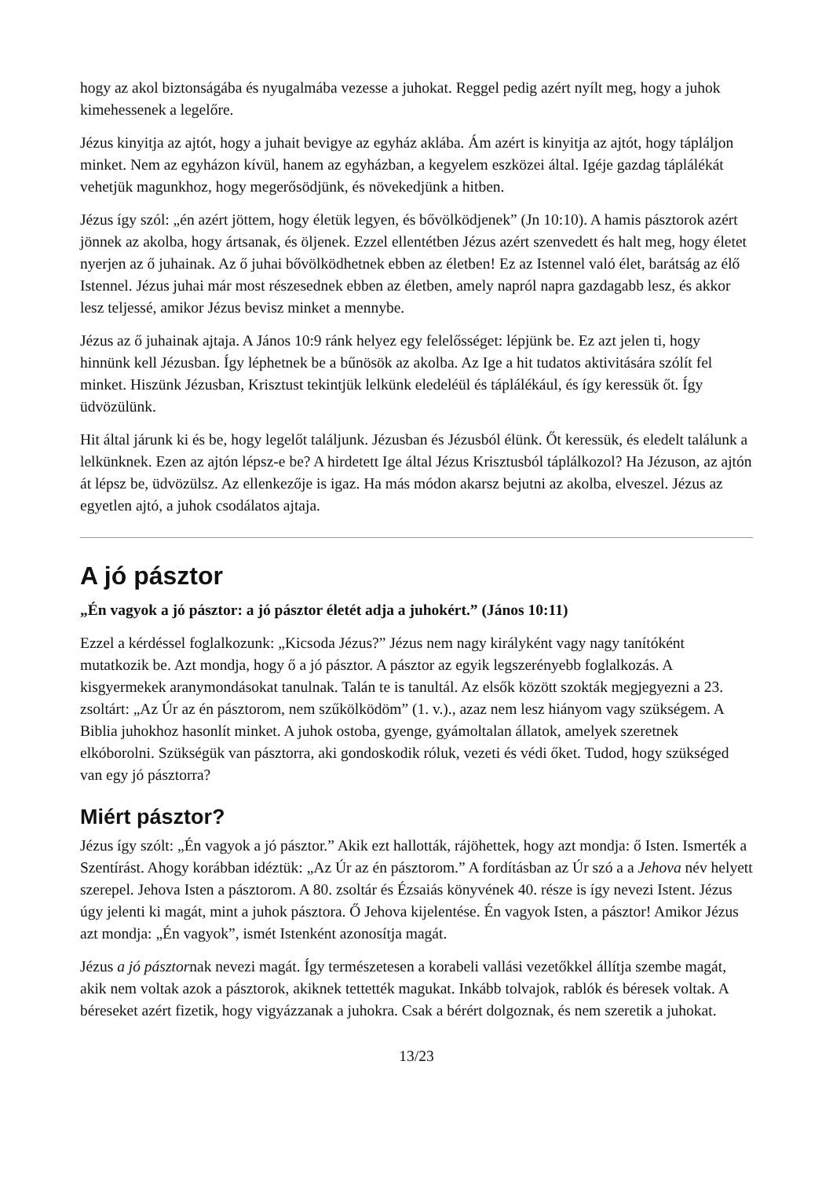hogy az akol biztonságába és nyugalmába vezesse a juhokat. Reggel pedig azért nyílt meg, hogy a juhok kimehessenek a legelőre.
Jézus kinyitja az ajtót, hogy a juhait bevigye az egyház aklába. Ám azért is kinyitja az ajtót, hogy tápláljon minket. Nem az egyházon kívül, hanem az egyházban, a kegyelem eszközei által. Igéje gazdag táplálékát vehetjük magunkhoz, hogy megerősödjünk, és növekedjünk a hitben.
Jézus így szól: „én azért jöttem, hogy életük legyen, és bővölködjenek” (Jn 10:10). A hamis pásztorok azért jönnek az akolba, hogy ártsanak, és öljenek. Ezzel ellentétben Jézus azért szenvedett és halt meg, hogy életet nyerjen az ő juhainak. Az ő juhai bővölködhetnek ebben az életben! Ez az Istennel való élet, barátság az élő Istennel. Jézus juhai már most részesednek ebben az életben, amely napról napra gazdagabb lesz, és akkor lesz teljessé, amikor Jézus bevisz minket a mennybe.
Jézus az ő juhainak ajtaja. A János 10:9 ránk helyez egy felelősséget: lépjünk be. Ez azt jelen ti, hogy hinnünk kell Jézusban. Így léphetnek be a bűnösök az akolba. Az Ige a hit tudatos aktivitására szólít fel minket. Hiszünk Jézusban, Krisztust tekintjük lelkünk eledeléül és táplálékául, és így keressük őt. Így üdvözülünk.
Hit által járunk ki és be, hogy legelőt találjunk. Jézusban és Jézusból élünk. Őt keressük, és eledelt találunk a lelkünknek. Ezen az ajtón lépsz-e be? A hirdetett Ige által Jézus Krisztusból táplálkozol? Ha Jézuson, az ajtón át lépsz be, üdvözülsz. Az ellenkezője is igaz. Ha más módon akarsz bejutni az akolba, elveszel. Jézus az egyetlen ajtó, a juhok csodálatos ajtaja.
A jó pásztor
„Én vagyok a jó pásztor: a jó pásztor életét adja a juhokért.” (János 10:11)
Ezzel a kérdéssel foglalkozunk: „Kicsoda Jézus?” Jézus nem nagy királyként vagy nagy tanítóként mutatkozik be. Azt mondja, hogy ő a jó pásztor. A pásztor az egyik legszerényebb foglalkozás. A kisgyermekek aranymondásokat tanulnak. Talán te is tanultál. Az elsők között szokták megjegyezni a 23. zsoltárt: „Az Úr az én pásztorom, nem szűkölködöm” (1. v.)., azaz nem lesz hiányom vagy szükségem. A Biblia juhokhoz hasonlít minket. A juhok ostoba, gyenge, gyámoltalan állatok, amelyek szeretnek elkóborolni. Szükségük van pásztorra, aki gondoskodik róluk, vezeti és védi őket. Tudod, hogy szükséged van egy jó pásztorra?
Miért pásztor?
Jézus így szólt: „Én vagyok a jó pásztor.” Akik ezt hallották, rájöhettek, hogy azt mondja: ő Isten. Ismerték a Szentírást. Ahogy korábban idéztük: „Az Úr az én pásztorom.” A fordításban az Úr szó a a Jehova név helyett szerepel. Jehova Isten a pásztorom. A 80. zsoltár és Ézsaiás könyvének 40. része is így nevezi Istent. Jézus úgy jelenti ki magát, mint a juhok pásztora. Ő Jehova kijelentése. Én vagyok Isten, a pásztor! Amikor Jézus azt mondja: „Én vagyok”, ismét Istenként azonosítja magát.
Jézus a jó pásztornak nevezi magát. Így természetesen a korabeli vallási vezetőkkel állítja szembe magát, akik nem voltak azok a pásztorok, akiknek tettették magukat. Inkább tolvajok, rablók és béresek voltak. A béreseket azért fizetik, hogy vigyázzanak a juhokra. Csak a bérért dolgoznak, és nem szeretik a juhokat.
13/23